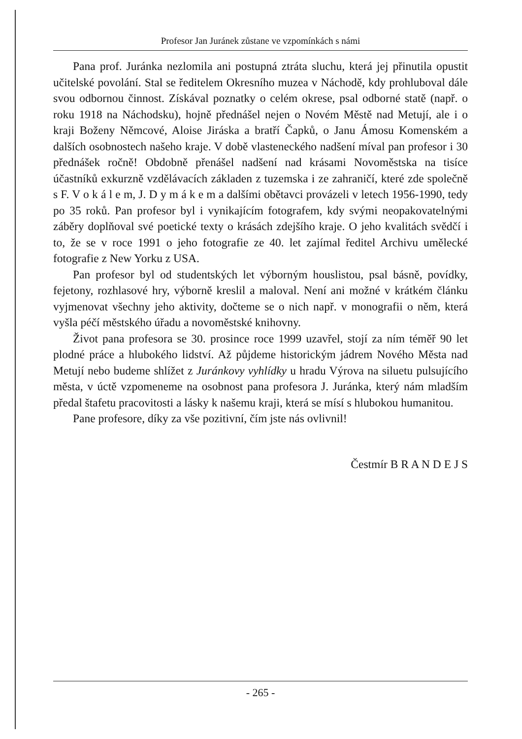Profesor Jan Juránek zůstane ve vzpomínkách s námi
Pana prof. Juránka nezlomila ani postupná ztráta sluchu, která jej přinutila opustit učitelské povolání. Stal se ředitelem Okresního muzea v Náchodě, kdy prohluboval dále svou odbornou činnost. Získával poznatky o celém okrese, psal odborné statě (např. o roku 1918 na Náchodsku), hojně přednášel nejen o Novém Městě nad Metují, ale i o kraji Boženy Němcové, Aloise Jiráska a bratří Čapků, o Janu Ámosu Komenském a dalších osobnostech našeho kraje. V době vlasteneckého nadšení míval pan profesor i 30 přednášek ročně! Obdobně přenášel nadšení nad krásami Novoměstska na tisíce účastníků exkurzně vzdělávacích základen z tuzemska i ze zahraničí, které zde společně s F. V o k á l e m, J. D y m á k e m a dalšími obětavci provázeli v letech 1956-1990, tedy po 35 roků. Pan profesor byl i vynikajícím fotografem, kdy svými neopakovatelnými záběry doplňoval své poetické texty o krásách zdejšího kraje. O jeho kvalitách svědčí i to, že se v roce 1991 o jeho fotografie ze 40. let zajímal ředitel Archivu umělecké fotografie z New Yorku z USA.
Pan profesor byl od studentských let výborným houslistou, psal básně, povídky, fejetony, rozhlasové hry, výborně kreslil a maloval. Není ani možné v krátkém článku vyjmenovat všechny jeho aktivity, dočteme se o nich např. v monografii o něm, která vyšla péčí městského úřadu a novoměstské knihovny.
Život pana profesora se 30. prosince roce 1999 uzavřel, stojí za ním téměř 90 let plodné práce a hlubokého lidství. Až půjdeme historickým jádrem Nového Města nad Metují nebo budeme shlížet z Juránkovy vyhlídky u hradu Výrova na siluetu pulsujícího města, v úctě vzpomeneme na osobnost pana profesora J. Juránka, který nám mladším předal štafetu pracovitosti a lásky k našemu kraji, která se mísí s hlubokou humanitou.
Pane profesore, díky za vše pozitivní, čím jste nás ovlivnil!
Čestmír B R A N D E J S
- 265 -